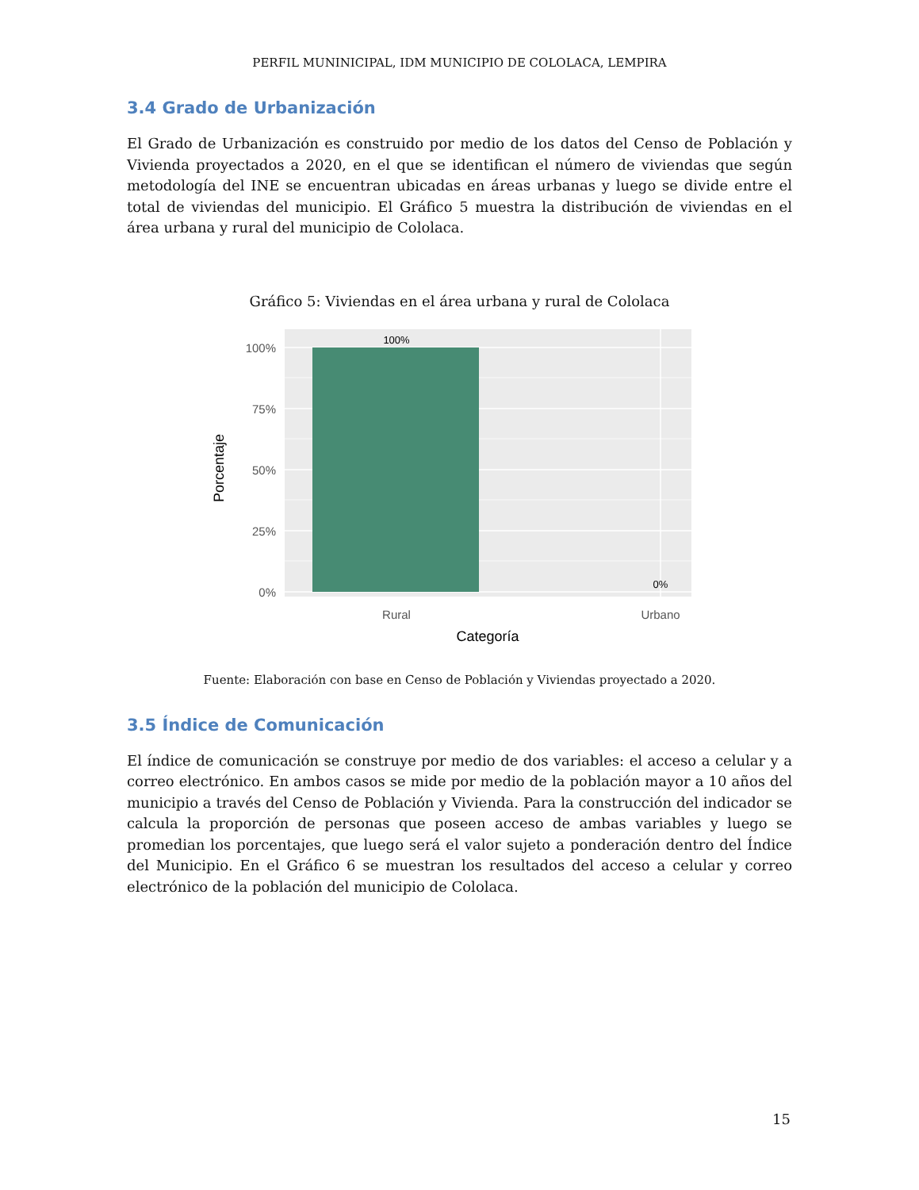PERFIL MUNINICIPAL, IDM MUNICIPIO DE COLOLACA, LEMPIRA
3.4 Grado de Urbanización
El Grado de Urbanización es construido por medio de los datos del Censo de Población y Vivienda proyectados a 2020, en el que se identifican el número de viviendas que según metodología del INE se encuentran ubicadas en áreas urbanas y luego se divide entre el total de viviendas del municipio. El Gráfico 5 muestra la distribución de viviendas en el área urbana y rural del municipio de Cololaca.
Gráfico 5: Viviendas en el área urbana y rural de Cololaca
100%
75%
50%
25%
0%
100%
0%
Rural
Urbano
Categoría
Porcentaje
Fuente: Elaboración con base en Censo de Población y Viviendas proyectado a 2020.
3.5 Índice de Comunicación
El índice de comunicación se construye por medio de dos variables: el acceso a celular y a correo electrónico. En ambos casos se mide por medio de la población mayor a 10 años del municipio a través del Censo de Población y Vivienda. Para la construcción del indicador se calcula la proporción de personas que poseen acceso de ambas variables y luego se promedian los porcentajes, que luego será el valor sujeto a ponderación dentro del Índice del Municipio. En el Gráfico 6 se muestran los resultados del acceso a celular y correo electrónico de la población del municipio de Cololaca.
15